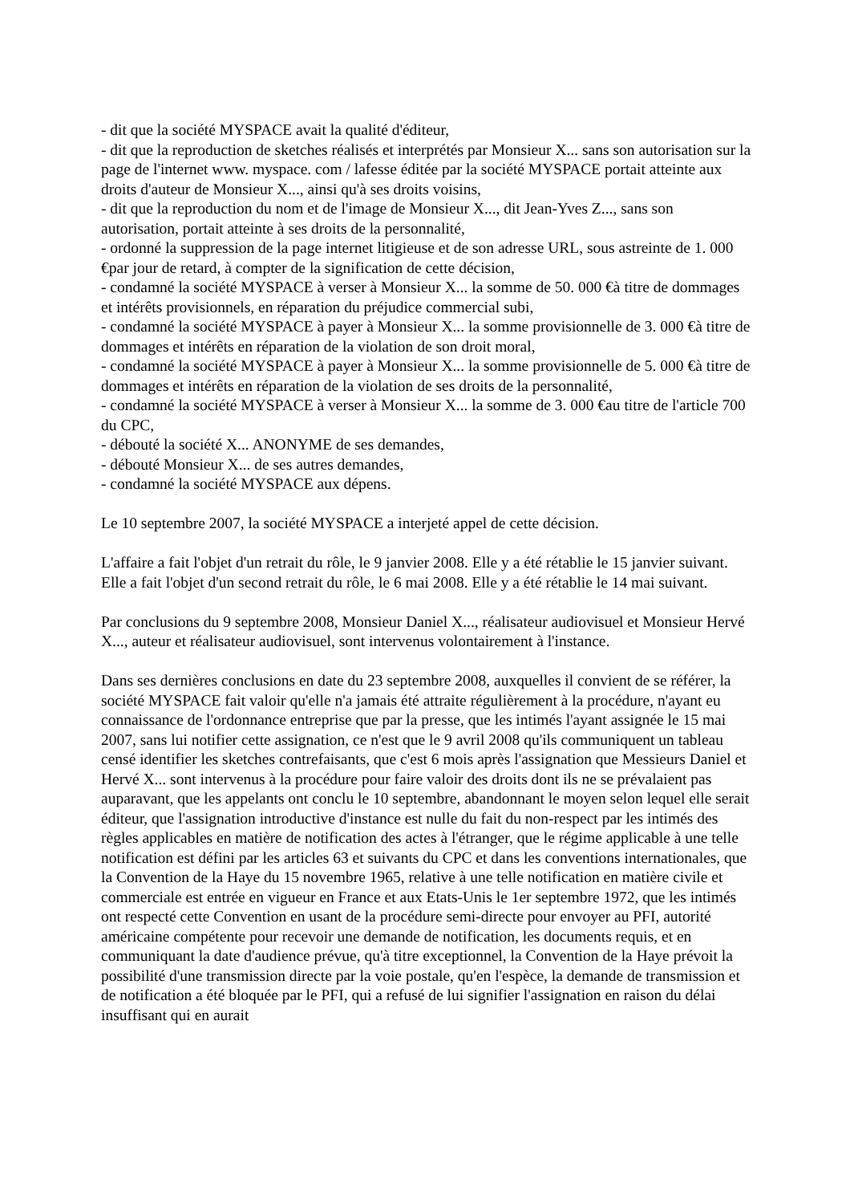- dit que la société MYSPACE avait la qualité d'éditeur,
- dit que la reproduction de sketches réalisés et interprétés par Monsieur X... sans son autorisation sur la page de l'internet www. myspace. com / lafesse éditée par la société MYSPACE portait atteinte aux droits d'auteur de Monsieur X..., ainsi qu'à ses droits voisins,
- dit que la reproduction du nom et de l'image de Monsieur X..., dit Jean-Yves Z..., sans son autorisation, portait atteinte à ses droits de la personnalité,
- ordonné la suppression de la page internet litigieuse et de son adresse URL, sous astreinte de 1. 000 €par jour de retard, à compter de la signification de cette décision,
- condamné la société MYSPACE à verser à Monsieur X... la somme de 50. 000 €à titre de dommages et intérêts provisionnels, en réparation du préjudice commercial subi,
- condamné la société MYSPACE à payer à Monsieur X... la somme provisionnelle de 3. 000 €à titre de dommages et intérêts en réparation de la violation de son droit moral,
- condamné la société MYSPACE à payer à Monsieur X... la somme provisionnelle de 5. 000 €à titre de dommages et intérêts en réparation de la violation de ses droits de la personnalité,
- condamné la société MYSPACE à verser à Monsieur X... la somme de 3. 000 €au titre de l'article 700 du CPC,
- débouté la société X... ANONYME de ses demandes,
- débouté Monsieur X... de ses autres demandes,
- condamné la société MYSPACE aux dépens.
Le 10 septembre 2007, la société MYSPACE a interjeté appel de cette décision.
L'affaire a fait l'objet d'un retrait du rôle, le 9 janvier 2008. Elle y a été rétablie le 15 janvier suivant. Elle a fait l'objet d'un second retrait du rôle, le 6 mai 2008. Elle y a été rétablie le 14 mai suivant.
Par conclusions du 9 septembre 2008, Monsieur Daniel X..., réalisateur audiovisuel et Monsieur Hervé X..., auteur et réalisateur audiovisuel, sont intervenus volontairement à l'instance.
Dans ses dernières conclusions en date du 23 septembre 2008, auxquelles il convient de se référer, la société MYSPACE fait valoir qu'elle n'a jamais été attraite régulièrement à la procédure, n'ayant eu connaissance de l'ordonnance entreprise que par la presse, que les intimés l'ayant assignée le 15 mai 2007, sans lui notifier cette assignation, ce n'est que le 9 avril 2008 qu'ils communiquent un tableau censé identifier les sketches contrefaisants, que c'est 6 mois après l'assignation que Messieurs Daniel et Hervé X... sont intervenus à la procédure pour faire valoir des droits dont ils ne se prévalaient pas auparavant, que les appelants ont conclu le 10 septembre, abandonnant le moyen selon lequel elle serait éditeur, que l'assignation introductive d'instance est nulle du fait du non-respect par les intimés des règles applicables en matière de notification des actes à l'étranger, que le régime applicable à une telle notification est défini par les articles 63 et suivants du CPC et dans les conventions internationales, que la Convention de la Haye du 15 novembre 1965, relative à une telle notification en matière civile et commerciale est entrée en vigueur en France et aux Etats-Unis le 1er septembre 1972, que les intimés ont respecté cette Convention en usant de la procédure semi-directe pour envoyer au PFI, autorité américaine compétente pour recevoir une demande de notification, les documents requis, et en communiquant la date d'audience prévue, qu'à titre exceptionnel, la Convention de la Haye prévoit la possibilité d'une transmission directe par la voie postale, qu'en l'espèce, la demande de transmission et de notification a été bloquée par le PFI, qui a refusé de lui signifier l'assignation en raison du délai insuffisant qui en aurait